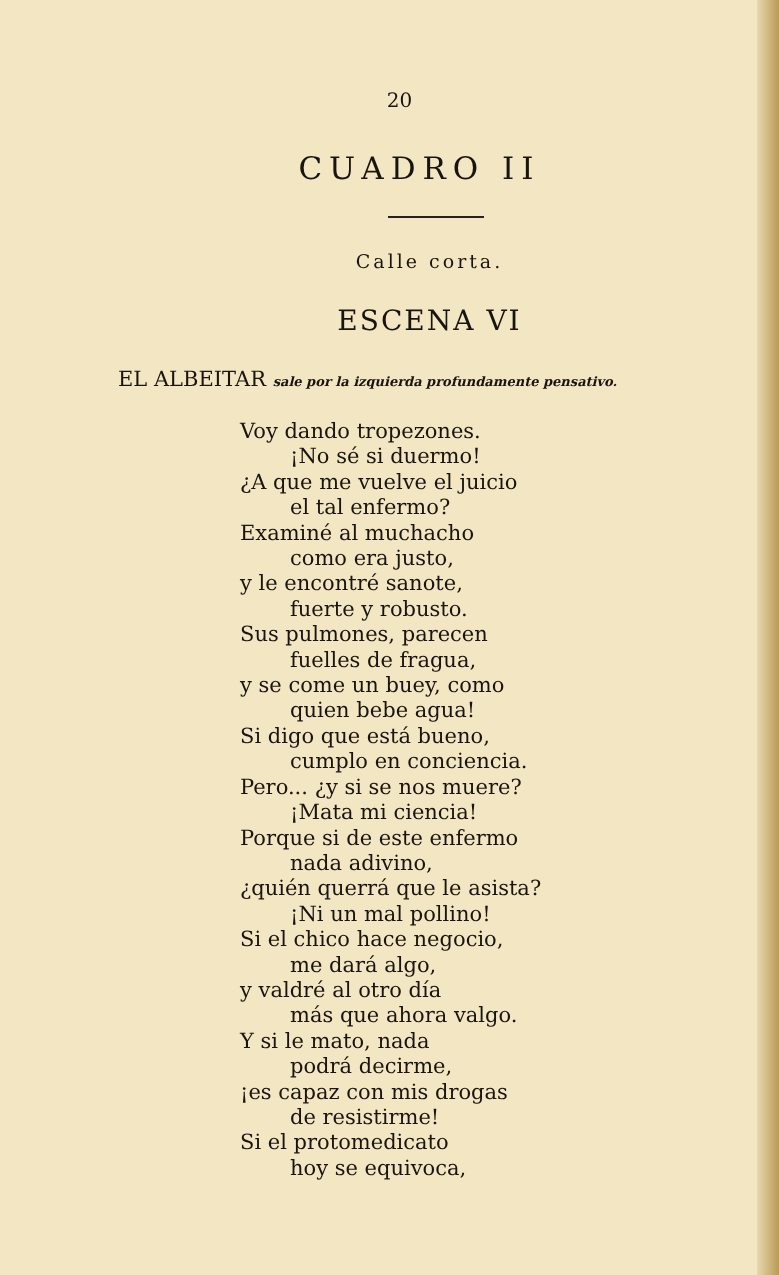20
CUADRO II
Calle corta.
ESCENA VI
EL ALBEITAR sale por la izquierda profundamente pensativo.
Voy dando tropezones.
¡No sé si duermo!
¿A que me vuelve el juicio
el tal enfermo?
Examiné al muchacho
como era justo,
y le encontré sanote,
fuerte y robusto.
Sus pulmones, parecen
fuelles de fragua,
y se come un buey, como
quien bebe agua!
Si digo que está bueno,
cumplo en conciencia.
Pero... ¿y si se nos muere?
¡Mata mi ciencia!
Porque si de este enfermo
nada adivino,
¿quién querrá que le asista?
¡Ni un mal pollino!
Si el chico hace negocio,
me dará algo,
y valdré al otro día
más que ahora valgo.
Y si le mato, nada
podrá decirme,
¡es capaz con mis drogas
de resistirme!
Si el protomedicato
hoy se equivoca,